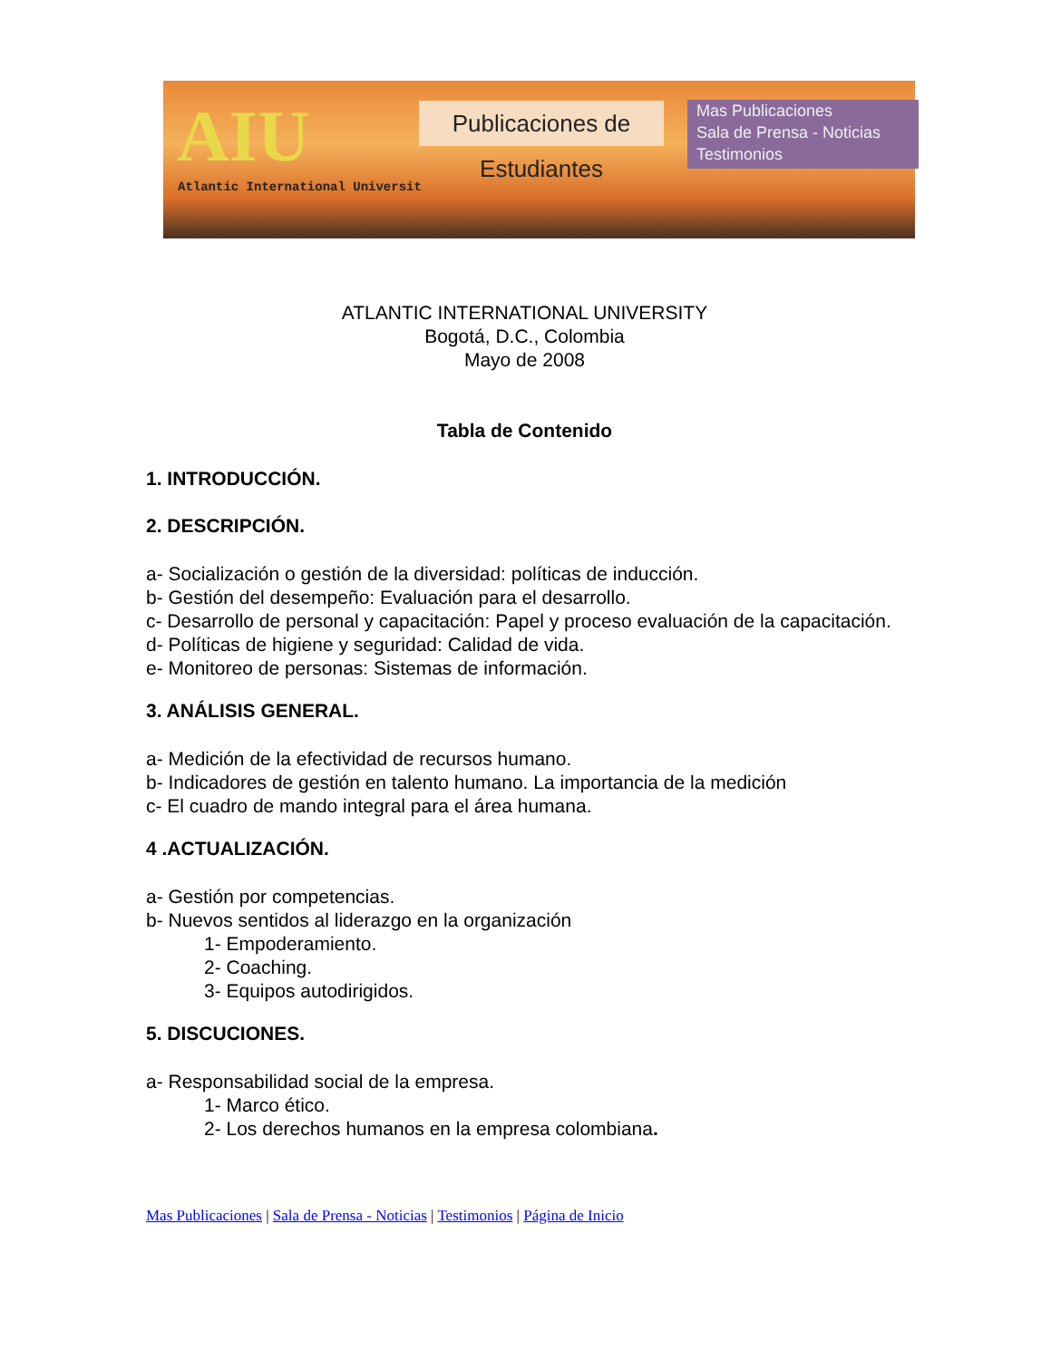AIU
Atlantic International Universit
Publicaciones de Estudiantes
Mas Publicaciones
Sala de Prensa - Noticias
Testimonios
ATLANTIC INTERNATIONAL UNIVERSITY
Bogotá, D.C., Colombia
Mayo de 2008
Tabla de Contenido
1. INTRODUCCIÓN.
2. DESCRIPCIÓN.
a- Socialización o gestión de la diversidad: políticas de inducción.
b- Gestión del desempeño: Evaluación para el desarrollo.
c- Desarrollo de personal y capacitación: Papel y proceso evaluación de la capacitación.
d- Políticas de higiene y seguridad: Calidad de vida.
e- Monitoreo de personas: Sistemas de información.
3. ANÁLISIS GENERAL.
a- Medición de la efectividad de recursos humano.
b- Indicadores de gestión en talento humano. La importancia de la medición
c- El cuadro de mando integral para el área humana.
4 .ACTUALIZACIÓN.
a- Gestión por competencias.
b- Nuevos sentidos al liderazgo en la organización
1- Empoderamiento.
2- Coaching.
3- Equipos autodirigidos.
5. DISCUCIONES.
a- Responsabilidad social de la empresa.
1- Marco ético.
2- Los derechos humanos en la empresa colombiana.
Mas Publicaciones | Sala de Prensa - Noticias | Testimonios | Página de Inicio